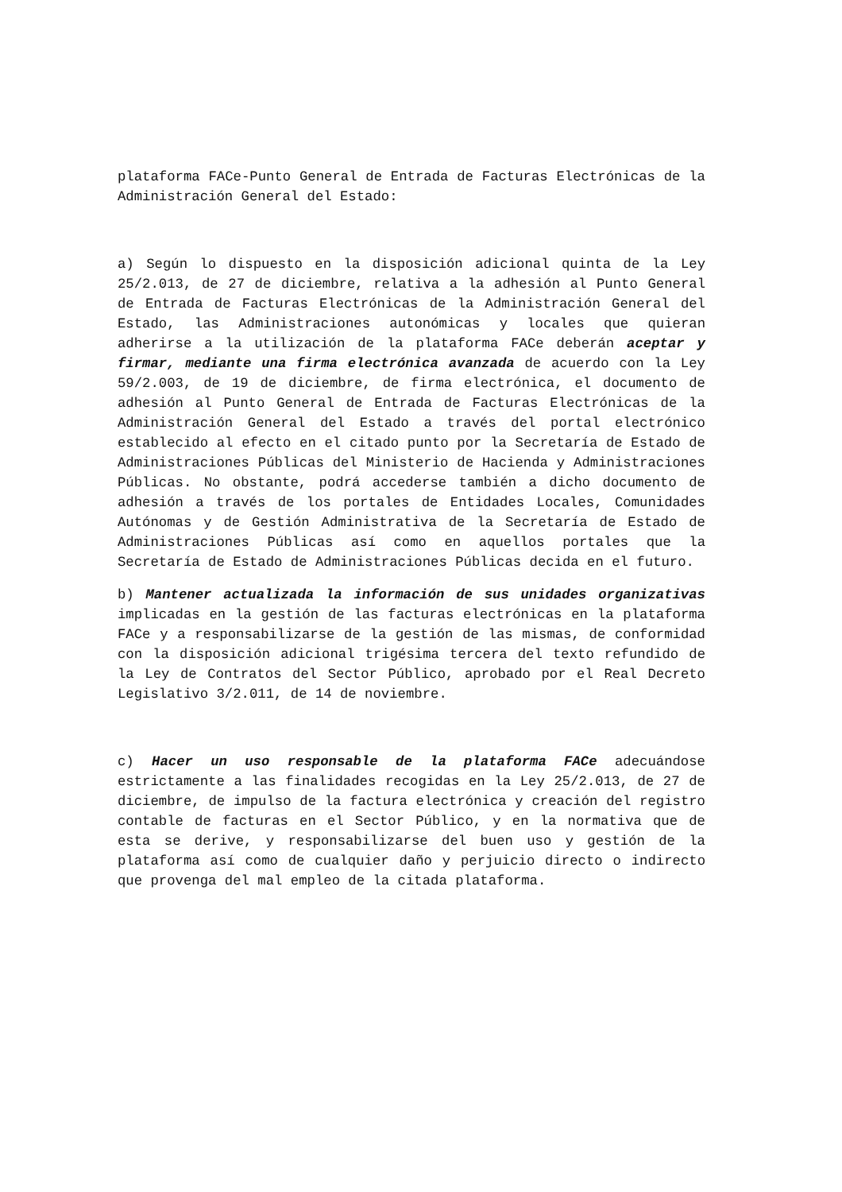plataforma FACe-Punto General de Entrada de Facturas Electrónicas de la Administración General del Estado:
a) Según lo dispuesto en la disposición adicional quinta de la Ley 25/2.013, de 27 de diciembre, relativa a la adhesión al Punto General de Entrada de Facturas Electrónicas de la Administración General del Estado, las Administraciones autonómicas y locales que quieran adherirse a la utilización de la plataforma FACe deberán aceptar y firmar, mediante una firma electrónica avanzada de acuerdo con la Ley 59/2.003, de 19 de diciembre, de firma electrónica, el documento de adhesión al Punto General de Entrada de Facturas Electrónicas de la Administración General del Estado a través del portal electrónico establecido al efecto en el citado punto por la Secretaría de Estado de Administraciones Públicas del Ministerio de Hacienda y Administraciones Públicas. No obstante, podrá accederse también a dicho documento de adhesión a través de los portales de Entidades Locales, Comunidades Autónomas y de Gestión Administrativa de la Secretaría de Estado de Administraciones Públicas así como en aquellos portales que la Secretaría de Estado de Administraciones Públicas decida en el futuro.
b) Mantener actualizada la información de sus unidades organizativas implicadas en la gestión de las facturas electrónicas en la plataforma FACe y a responsabilizarse de la gestión de las mismas, de conformidad con la disposición adicional trigésima tercera del texto refundido de la Ley de Contratos del Sector Público, aprobado por el Real Decreto Legislativo 3/2.011, de 14 de noviembre.
c) Hacer un uso responsable de la plataforma FACe adecuándose estrictamente a las finalidades recogidas en la Ley 25/2.013, de 27 de diciembre, de impulso de la factura electrónica y creación del registro contable de facturas en el Sector Público, y en la normativa que de esta se derive, y responsabilizarse del buen uso y gestión de la plataforma así como de cualquier daño y perjuicio directo o indirecto que provenga del mal empleo de la citada plataforma.